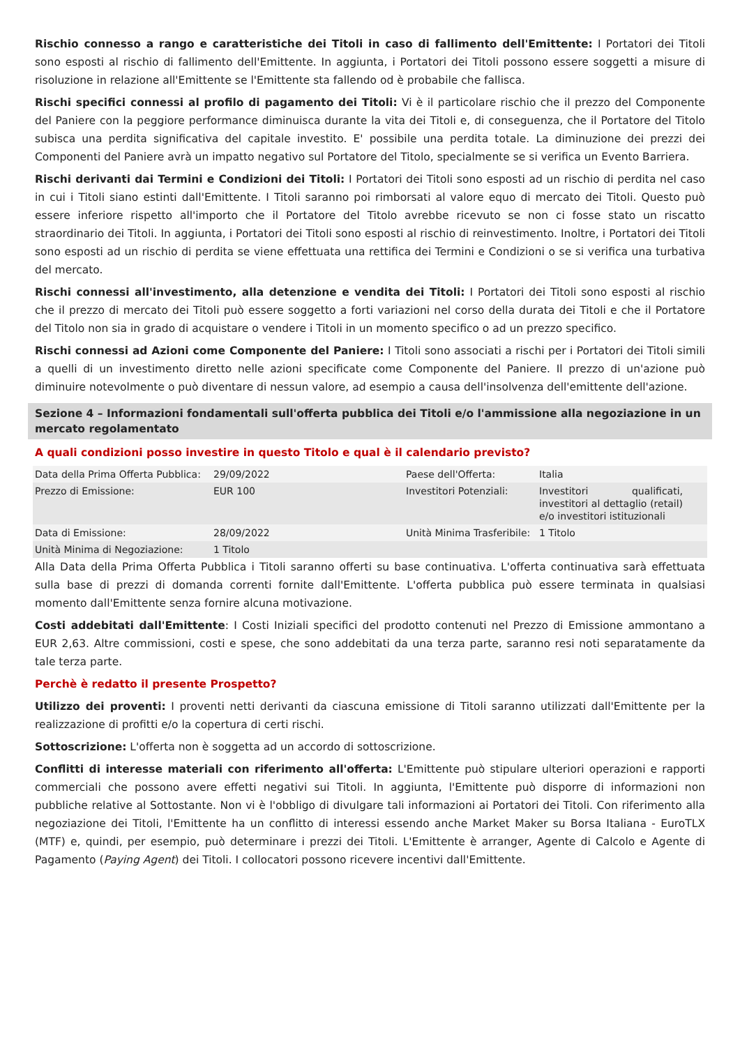Rischio connesso a rango e caratteristiche dei Titoli in caso di fallimento dell'Emittente: I Portatori dei Titoli sono esposti al rischio di fallimento dell'Emittente. In aggiunta, i Portatori dei Titoli possono essere soggetti a misure di risoluzione in relazione all'Emittente se l'Emittente sta fallendo od è probabile che fallisca.
Rischi specifici connessi al profilo di pagamento dei Titoli: Vi è il particolare rischio che il prezzo del Componente del Paniere con la peggiore performance diminuisca durante la vita dei Titoli e, di conseguenza, che il Portatore del Titolo subisca una perdita significativa del capitale investito. E' possibile una perdita totale. La diminuzione dei prezzi dei Componenti del Paniere avrà un impatto negativo sul Portatore del Titolo, specialmente se si verifica un Evento Barriera.
Rischi derivanti dai Termini e Condizioni dei Titoli: I Portatori dei Titoli sono esposti ad un rischio di perdita nel caso in cui i Titoli siano estinti dall'Emittente. I Titoli saranno poi rimborsati al valore equo di mercato dei Titoli. Questo può essere inferiore rispetto all'importo che il Portatore del Titolo avrebbe ricevuto se non ci fosse stato un riscatto straordinario dei Titoli. In aggiunta, i Portatori dei Titoli sono esposti al rischio di reinvestimento. Inoltre, i Portatori dei Titoli sono esposti ad un rischio di perdita se viene effettuata una rettifica dei Termini e Condizioni o se si verifica una turbativa del mercato.
Rischi connessi all'investimento, alla detenzione e vendita dei Titoli: I Portatori dei Titoli sono esposti al rischio che il prezzo di mercato dei Titoli può essere soggetto a forti variazioni nel corso della durata dei Titoli e che il Portatore del Titolo non sia in grado di acquistare o vendere i Titoli in un momento specifico o ad un prezzo specifico.
Rischi connessi ad Azioni come Componente del Paniere: I Titoli sono associati a rischi per i Portatori dei Titoli simili a quelli di un investimento diretto nelle azioni specificate come Componente del Paniere. Il prezzo di un'azione può diminuire notevolmente o può diventare di nessun valore, ad esempio a causa dell'insolvenza dell'emittente dell'azione.
Sezione 4 – Informazioni fondamentali sull'offerta pubblica dei Titoli e/o l'ammissione alla negoziazione in un mercato regolamentato
A quali condizioni posso investire in questo Titolo e qual è il calendario previsto?
| Data della Prima Offerta Pubblica: | 29/09/2022 | Paese dell'Offerta: | Italia |
| Prezzo di Emissione: | EUR 100 | Investitori Potenziali: | Investitori qualificati, investitori al dettaglio (retail) e/o investitori istituzionali |
| Data di Emissione: | 28/09/2022 | Unità Minima Trasferibile: | 1 Titolo |
| Unità Minima di Negoziazione: | 1 Titolo | | |
Alla Data della Prima Offerta Pubblica i Titoli saranno offerti su base continuativa. L'offerta continuativa sarà effettuata sulla base di prezzi di domanda correnti fornite dall'Emittente. L'offerta pubblica può essere terminata in qualsiasi momento dall'Emittente senza fornire alcuna motivazione.
Costi addebitati dall'Emittente: I Costi Iniziali specifici del prodotto contenuti nel Prezzo di Emissione ammontano a EUR 2,63. Altre commissioni, costi e spese, che sono addebitati da una terza parte, saranno resi noti separatamente da tale terza parte.
Perchè è redatto il presente Prospetto?
Utilizzo dei proventi: I proventi netti derivanti da ciascuna emissione di Titoli saranno utilizzati dall'Emittente per la realizzazione di profitti e/o la copertura di certi rischi.
Sottoscrizione: L'offerta non è soggetta ad un accordo di sottoscrizione.
Conflitti di interesse materiali con riferimento all'offerta: L'Emittente può stipulare ulteriori operazioni e rapporti commerciali che possono avere effetti negativi sui Titoli. In aggiunta, l'Emittente può disporre di informazioni non pubbliche relative al Sottostante. Non vi è l'obbligo di divulgare tali informazioni ai Portatori dei Titoli. Con riferimento alla negoziazione dei Titoli, l'Emittente ha un conflitto di interessi essendo anche Market Maker su Borsa Italiana - EuroTLX (MTF) e, quindi, per esempio, può determinare i prezzi dei Titoli. L'Emittente è arranger, Agente di Calcolo e Agente di Pagamento (Paying Agent) dei Titoli. I collocatori possono ricevere incentivi dall'Emittente.